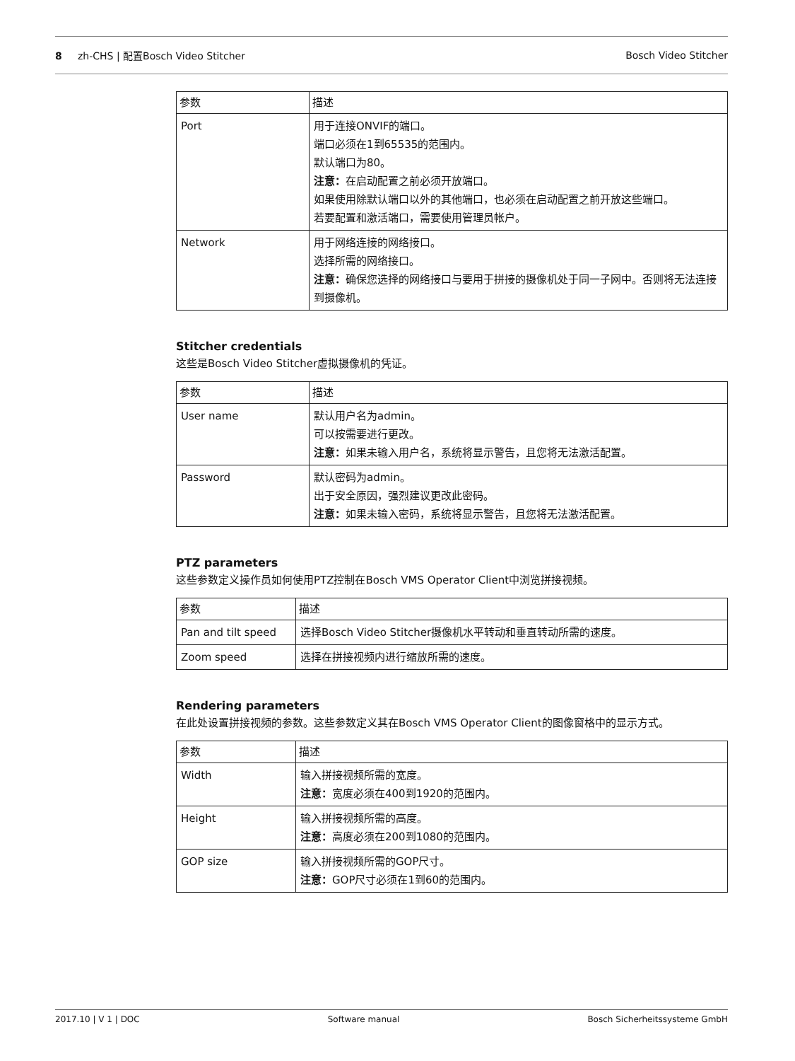8 zh-CHS | 配置Bosch Video Stitcher Bosch Video Stitcher
| 参数 | 描述 |
| --- | --- |
| Port | 用于连接ONVIF的端口。 端口必须在1到65535的范围内。 默认端口为80。 注意： 在启动配置之前必须开放端口。 如果使用除默认端口以外的其他端口，也必须在启动配置之前开放这些端口。 若要配置和激活端口，需要使用管理员帐户。 |
| Network | 用于网络连接的网络接口。 选择所需的网络接口。 注意： 确保您选择的网络接口与要用于拼接的摄像机处于同一子网中。否则将无法连接到摄像机。 |
Stitcher credentials
这些是Bosch Video Stitcher虚拟摄像机的凭证。
| 参数 | 描述 |
| --- | --- |
| User name | 默认用户名为admin。 可以按需要进行更改。 注意： 如果未输入用户名，系统将显示警告，且您将无法激活配置。 |
| Password | 默认密码为admin。 出于安全原因，强烈建议更改此密码。 注意： 如果未输入密码，系统将显示警告，且您将无法激活配置。 |
PTZ parameters
这些参数定义操作员如何使用PTZ控制在Bosch VMS Operator Client中浏览拼接视频。
| 参数 | 描述 |
| --- | --- |
| Pan and tilt speed | 选择Bosch Video Stitcher摄像机水平转动和垂直转动所需的速度。 |
| Zoom speed | 选择在拼接视频内进行缩放所需的速度。 |
Rendering parameters
在此处设置拼接视频的参数。这些参数定义其在Bosch VMS Operator Client的图像窗格中的显示方式。
| 参数 | 描述 |
| --- | --- |
| Width | 输入拼接视频所需的宽度。 注意： 宽度必须在400到1920的范围内。 |
| Height | 输入拼接视频所需的高度。 注意： 高度必须在200到1080的范围内。 |
| GOP size | 输入拼接视频所需的GOP尺寸。 注意： GOP尺寸必须在1到60的范围内。 |
2017.10 | V 1 | DOC Software manual Bosch Sicherheitssysteme GmbH